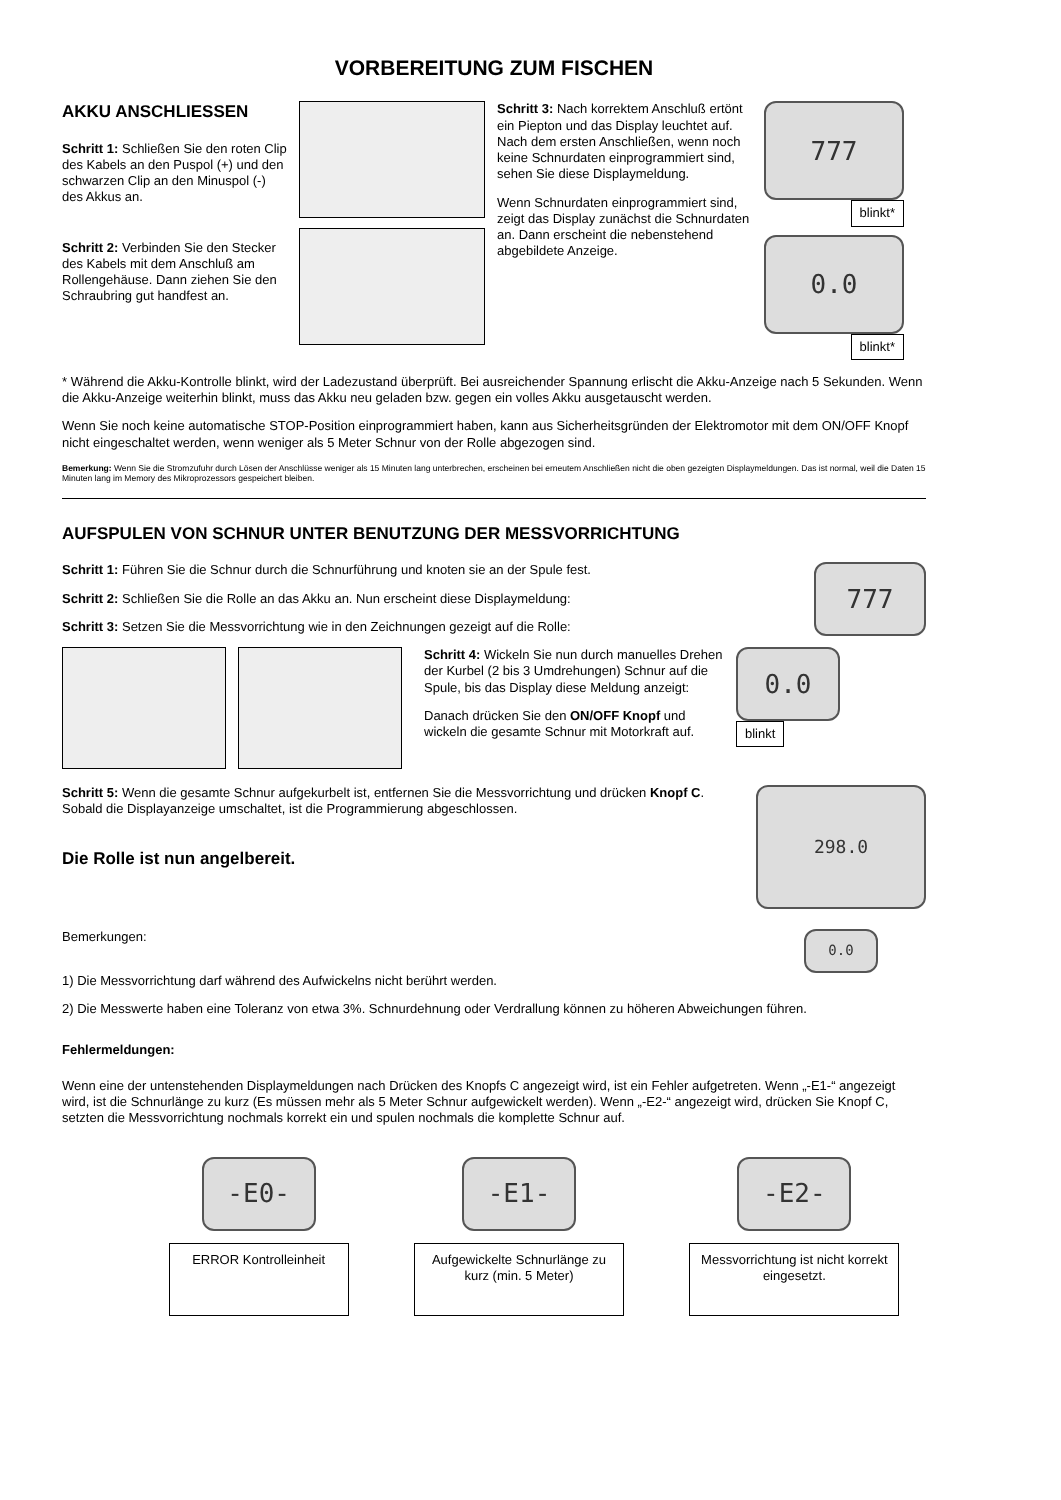VORBEREITUNG ZUM FISCHEN
AKKU ANSCHLIESSEN
Schritt 1: Schließen Sie den roten Clip des Kabels an den Puspol (+) und den schwarzen Clip an den Minuspol (-) des Akkus an.
Schritt 2: Verbinden Sie den Stecker des Kabels mit dem Anschluß am Rollengehäuse. Dann ziehen Sie den Schraubring gut handfest an.
Schritt 3: Nach korrektem Anschluß ertönt ein Piepton und das Display leuchtet auf. Nach dem ersten Anschließen, wenn noch keine Schnurdaten einprogrammiert sind, sehen Sie diese Displaymeldung.
Wenn Schnurdaten einprogrammiert sind, zeigt das Display zunächst die Schnurdaten an. Dann erscheint die nebenstehend abgebildete Anzeige.
777
blinkt*
0.0
blinkt*
* Während die Akku-Kontrolle blinkt, wird der Ladezustand überprüft. Bei ausreichender Spannung erlischt die Akku-Anzeige nach 5 Sekunden. Wenn die Akku-Anzeige weiterhin blinkt, muss das Akku neu geladen bzw. gegen ein volles Akku ausgetauscht werden.
Wenn Sie noch keine automatische STOP-Position einprogrammiert haben, kann aus Sicherheitsgründen der Elektromotor mit dem ON/OFF Knopf nicht eingeschaltet werden, wenn weniger als 5 Meter Schnur von der Rolle abgezogen sind.
Bemerkung: Wenn Sie die Stromzufuhr durch Lösen der Anschlüsse weniger als 15 Minuten lang unterbrechen, erscheinen bei erneutem Anschließen nicht die oben gezeigten Displaymeldungen. Das ist normal, weil die Daten 15 Minuten lang im Memory des Mikroprozessors gespeichert bleiben.
AUFSPULEN VON SCHNUR UNTER BENUTZUNG DER MESSVORRICHTUNG
Schritt 1: Führen Sie die Schnur durch die Schnurführung und knoten sie an der Spule fest.
Schritt 2: Schließen Sie die Rolle an das Akku an. Nun erscheint diese Displaymeldung:
Schritt 3: Setzen Sie die Messvorrichtung wie in den Zeichnungen gezeigt auf die Rolle:
777
Schritt 4: Wickeln Sie nun durch manuelles Drehen der Kurbel (2 bis 3 Umdrehungen) Schnur auf die Spule, bis das Display diese Meldung anzeigt:
Danach drücken Sie den ON/OFF Knopf und wickeln die gesamte Schnur mit Motorkraft auf.
0.0
blinkt
Schritt 5: Wenn die gesamte Schnur aufgekurbelt ist, entfernen Sie die Messvorrichtung und drücken Knopf C. Sobald die Displayanzeige umschaltet, ist die Programmierung abgeschlossen.
Die Rolle ist nun angelbereit.
Bemerkungen:
298.0
0.0
1) Die Messvorrichtung darf während des Aufwickelns nicht berührt werden.
2) Die Messwerte haben eine Toleranz von etwa 3%. Schnurdehnung oder Verdrallung können zu höheren Abweichungen führen.
Fehlermeldungen:
Wenn eine der untenstehenden Displaymeldungen nach Drücken des Knopfs C angezeigt wird, ist ein Fehler aufgetreten. Wenn „-E1-“ angezeigt wird, ist die Schnurlänge zu kurz (Es müssen mehr als 5 Meter Schnur aufgewickelt werden). Wenn „-E2-“ angezeigt wird, drücken Sie Knopf C, setzten die Messvorrichtung nochmals korrekt ein und spulen nochmals die komplette Schnur auf.
-E0-
ERROR Kontrolleinheit
-E1-
Aufgewickelte Schnurlänge zu kurz (min. 5 Meter)
-E2-
Messvorrichtung ist nicht korrekt eingesetzt.